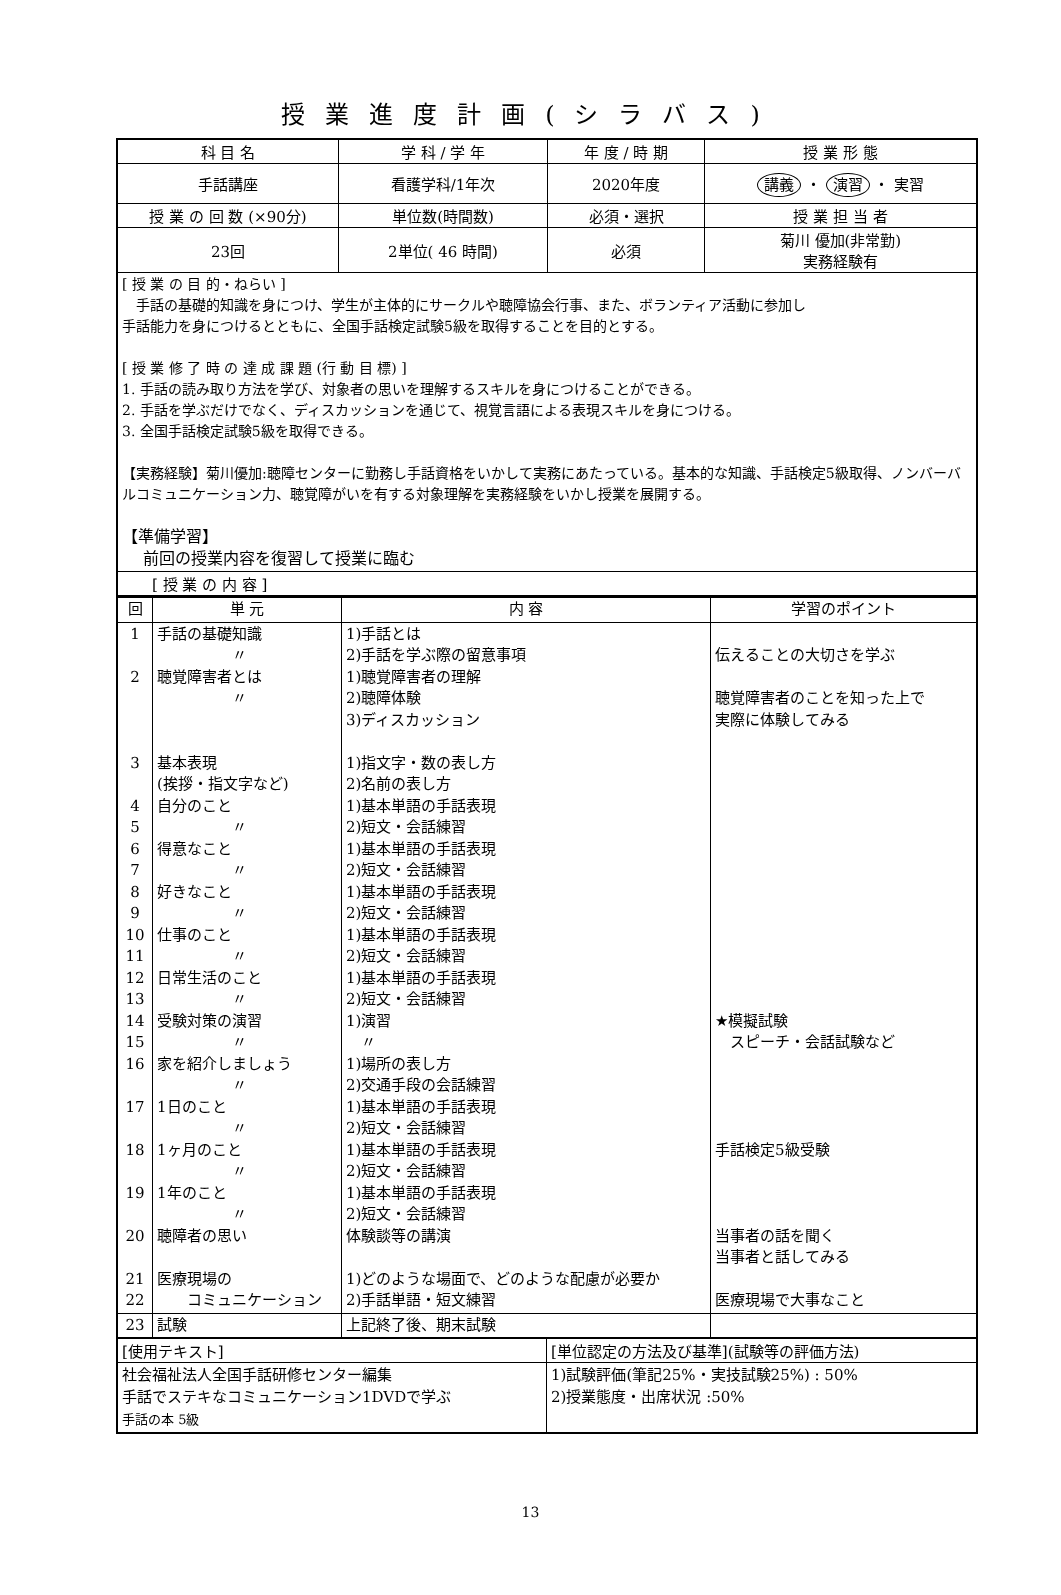授業進度計画(シラバス)
| 科 目 名 | 学 科 / 学 年 | 年 度 / 時 期 | 授 業 形 態 |
| --- | --- | --- | --- |
| 手話講座 | 看護学科/1年次 | 2020年度 | 講義 ・ 演習 ・ 実習 |
| 授 業 の 回 数 (×90分) | 単位数(時間数) | 必須・選択 | 授 業 担 当 者 |
| 23回 | 2単位( 46 時間) | 必須 | 菊川 優加(非常勤) 実務経験有 |
| [ 授 業 の 目 的・ねらい ] 手話の基礎的知識を身につけ、学生が主体的にサークルや聴障協会行事、また、ボランティア活動に参加し 手話能力を身につけるとともに、全国手話検定試験5級を取得することを目的とする。 [ 授 業 修 了 時 の 達 成 課 題 (行 動 目 標) ] 1. 手話の読み取り方法を学び、対象者の思いを理解するスキルを身につけることができる。 2. 手話を学ぶだけでなく、ディスカッションを通じて、視覚言語による表現スキルを身につける。 3. 全国手話検定試験5級を取得できる。 【実務経験】菊川優加:聴障センターに勤務し手話資格をいかして実務にあたっている。基本的な知識、手話検定5級取得、ノンバーバルコミュニケーション力、聴覚障がいを有する対象理解を実務経験をいかし授業を展開する。 【準備学習】 前回の授業内容を復習して授業に臨む | | | |
| [ 授 業 の 内 容 ] | | | |
| 回 | 単 元 | 内 容 | 学習のポイント |
| 1 2 3 4 5 6 7 8 9 10 11 12 13 14 15 16 17 18 19 20 21 22 | 手話の基礎知識 〃 聴覚障害者とは 〃 基本表現 (挨拶・指文字など) 自分のこと 〃 得意なこと 〃 好きなこと 〃 仕事のこと 〃 日常生活のこと 〃 受験対策の演習 〃 家を紹介しましょう 〃 1日のこと 〃 1ヶ月のこと 〃 1年のこと 〃 聴障者の思い 医療現場の コミュニケーション | 1)手話とは 2)手話を学ぶ際の留意事項 1)聴覚障害者の理解 2)聴障体験 3)ディスカッション 1)指文字・数の表し方 2)名前の表し方 1)基本単語の手話表現 2)短文・会話練習 1)基本単語の手話表現 2)短文・会話練習 1)基本単語の手話表現 2)短文・会話練習 1)基本単語の手話表現 2)短文・会話練習 1)基本単語の手話表現 2)短文・会話練習 1)演習 〃 1)場所の表し方 2)交通手段の会話練習 1)基本単語の手話表現 2)短文・会話練習 1)基本単語の手話表現 2)短文・会話練習 1)基本単語の手話表現 2)短文・会話練習 体験談等の講演 1)どのような場面で、どのような配慮が必要か 2)手話単語・短文練習 | 伝えることの大切さを学ぶ 聴覚障害者のことを知った上で 実際に体験してみる ★模擬試験 スピーチ・会話試験など 手話検定5級受験 当事者の話を聞く 当事者と話してみる 医療現場で大事なこと |
| 23 | 試験 | 上記終了後、期末試験 | |
| [使用テキスト] | [単位認定の方法及び基準](試験等の評価方法) |
| 社会福祉法人全国手話研修センター編集 手話でステキなコミュニケーション1DVDで学ぶ 手話の本 5級 | 1)試験評価(筆記25%・実技試験25%) : 50% 2)授業態度・出席状況 :50% |
13